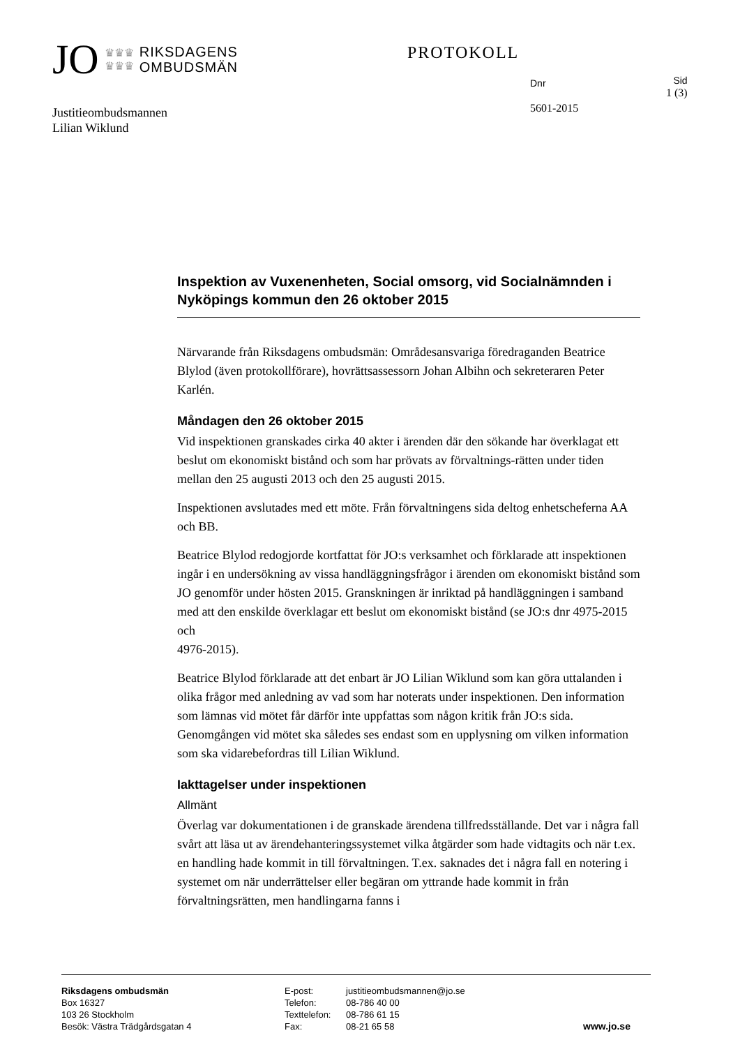JO ♛♛♛
♛♛♛ RIKSDAGENS
OMBUDSMÄN
PROTOKOLL
Dnr
5601-2015
Sid
1 (3)
Justitieombudsmannen
Lilian Wiklund
Inspektion av Vuxenenheten, Social omsorg, vid Socialnämnden i Nyköpings kommun den 26 oktober 2015
Närvarande från Riksdagens ombudsmän: Områdesansvariga föredraganden Beatrice Blylod (även protokollförare), hovrättsassessorn Johan Albihn och sekreteraren Peter Karlén.
Måndagen den 26 oktober 2015
Vid inspektionen granskades cirka 40 akter i ärenden där den sökande har överklagat ett beslut om ekonomiskt bistånd och som har prövats av förvaltnings-rätten under tiden mellan den 25 augusti 2013 och den 25 augusti 2015.
Inspektionen avslutades med ett möte. Från förvaltningens sida deltog enhetscheferna AA och BB.
Beatrice Blylod redogjorde kortfattat för JO:s verksamhet och förklarade att inspektionen ingår i en undersökning av vissa handläggningsfrågor i ärenden om ekonomiskt bistånd som JO genomför under hösten 2015. Granskningen är inriktad på handläggningen i samband med att den enskilde överklagar ett beslut om ekonomiskt bistånd (se JO:s dnr 4975-2015 och
4976-2015).
Beatrice Blylod förklarade att det enbart är JO Lilian Wiklund som kan göra uttalanden i olika frågor med anledning av vad som har noterats under inspektionen. Den information som lämnas vid mötet får därför inte uppfattas som någon kritik från JO:s sida. Genomgången vid mötet ska således ses endast som en upplysning om vilken information som ska vidarebefordras till Lilian Wiklund.
Iakttagelser under inspektionen
Allmänt
Överlag var dokumentationen i de granskade ärendena tillfredsställande. Det var i några fall svårt att läsa ut av ärendehanteringssystemet vilka åtgärder som hade vidtagits och när t.ex. en handling hade kommit in till förvaltningen. T.ex. saknades det i några fall en notering i systemet om när underrättelser eller begäran om yttrande hade kommit in från förvaltningsrätten, men handlingarna fanns i
Riksdagens ombudsmän
Box 16327
103 26 Stockholm
Besök: Västra Trädgårdsgatan 4
E-post:
Telefon:
Texttelefon:
Fax:
justitieombudsmannen@jo.se
08-786 40 00
08-786 61 15
08-21 65 58
www.jo.se